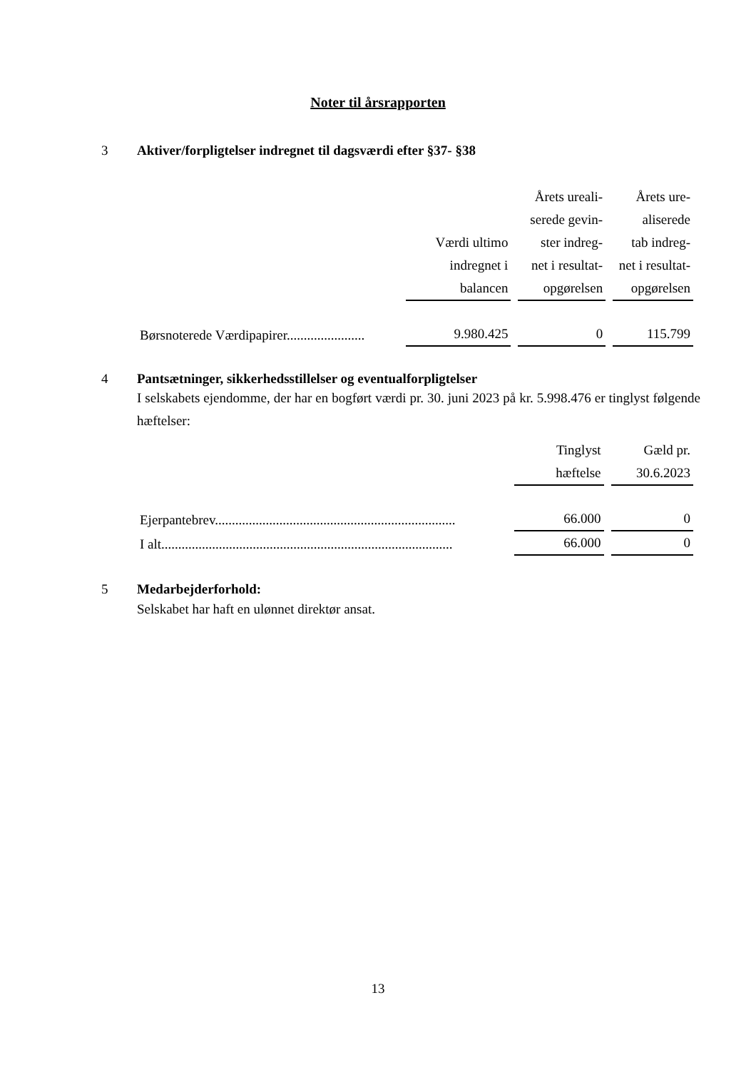Noter til årsrapporten
3 Aktiver/forpligtelser indregnet til dagsværdi efter §37- §38
| | Værdi ultimo indregnet i balancen | Årets ureali- serede gevin- ster indreg- net i resultat- opgørelsen | Årets ure- aliserede tab indreg- net i resultat- opgørelsen |
| Børsnoterede Værdipapirer....................... | 9.980.425 | 0 | 115.799 |
4 Pantsætninger, sikkerhedsstillelser og eventualforpligtelser
I selskabets ejendomme, der har en bogført værdi pr. 30. juni 2023 på kr. 5.998.476 er tinglyst følgende hæftelser:
| | Tinglyst hæftelse | Gæld pr. 30.6.2023 |
| Ejerpantebrev....................................................................... | 66.000 | 0 |
| I alt...................................................................................... | 66.000 | 0 |
5 Medarbejderforhold:
Selskabet har haft en ulønnet direktør ansat.
13